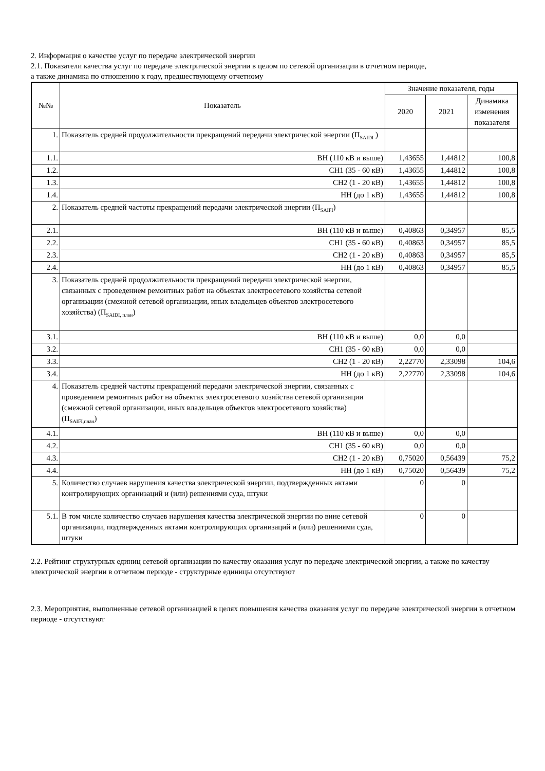2. Информация о качестве услуг по передаче электрической энергии
2.1. Показатели качества услуг по передаче электрической энергии в целом по сетевой организации в отчетном периоде,
а также динамика по отношению к году, предшествующему отчетному
| №№ | Показатель | Значение показателя, годы | | |
| --- | --- | --- | --- | --- |
| | | 2020 | 2021 | Динамика изменения показателя |
| 1. | Показатель средней продолжительности прекращений передачи электрической энергии (П<sub>SAIDI</sub> ) | | | |
| 1.1. | ВН (110 кВ и выше) | 1,43655 | 1,44812 | 100,8 |
| 1.2. | СН1 (35 - 60 кВ) | 1,43655 | 1,44812 | 100,8 |
| 1.3. | СН2 (1 - 20 кВ) | 1,43655 | 1,44812 | 100,8 |
| 1.4. | НН (до 1 кВ) | 1,43655 | 1,44812 | 100,8 |
| 2. | Показатель средней частоты прекращений передачи электрической энергии (П<sub>SAIFI</sub>) | | | |
| 2.1. | ВН (110 кВ и выше) | 0,40863 | 0,34957 | 85,5 |
| 2.2. | СН1 (35 - 60 кВ) | 0,40863 | 0,34957 | 85,5 |
| 2.3. | СН2 (1 - 20 кВ) | 0,40863 | 0,34957 | 85,5 |
| 2.4. | НН (до 1 кВ) | 0,40863 | 0,34957 | 85,5 |
| 3. | Показатель средней продолжительности прекращений передачи электрической энергии, связанных с проведением ремонтных работ на объектах электросетевого хозяйства сетевой организации (смежной сетевой организации, иных владельцев объектов электросетевого хозяйства) (П<sub>SAIDI, план</sub>) | | | |
| 3.1. | ВН (110 кВ и выше) | 0,0 | 0,0 | |
| 3.2. | СН1 (35 - 60 кВ) | 0,0 | 0,0 | |
| 3.3. | СН2 (1 - 20 кВ) | 2,22770 | 2,33098 | 104,6 |
| 3.4. | НН (до 1 кВ) | 2,22770 | 2,33098 | 104,6 |
| 4. | Показатель средней частоты прекращений передачи электрической энергии, связанных с проведением ремонтных работ на объектах электросетевого хозяйства сетевой организации (смежной сетевой организации, иных владельцев объектов электросетевого хозяйства) (П<sub>SAIFI,план</sub>) | | | |
| 4.1. | ВН (110 кВ и выше) | 0,0 | 0,0 | |
| 4.2. | СН1 (35 - 60 кВ) | 0,0 | 0,0 | |
| 4.3. | СН2 (1 - 20 кВ) | 0,75020 | 0,56439 | 75,2 |
| 4.4. | НН (до 1 кВ) | 0,75020 | 0,56439 | 75,2 |
| 5. | Количество случаев нарушения качества электрической энергии, подтвержденных актами контролирующих организаций и (или) решениями суда, штуки | 0 | 0 | |
| 5.1. | В том числе количество случаев нарушения качества электрической энергии по вине сетевой организации, подтвержденных актами контролирующих организаций и (или) решениями суда, штуки | 0 | 0 | |
2.2. Рейтинг структурных единиц сетевой организации по качеству оказания услуг по передаче электрической энергии, а также по качеству электрической энергии в отчетном периоде - структурные единицы отсутствуют
2.3. Мероприятия, выполненные сетевой организацией в целях повышения качества оказания услуг по передаче электрической энергии в отчетном периоде - отсутствуют